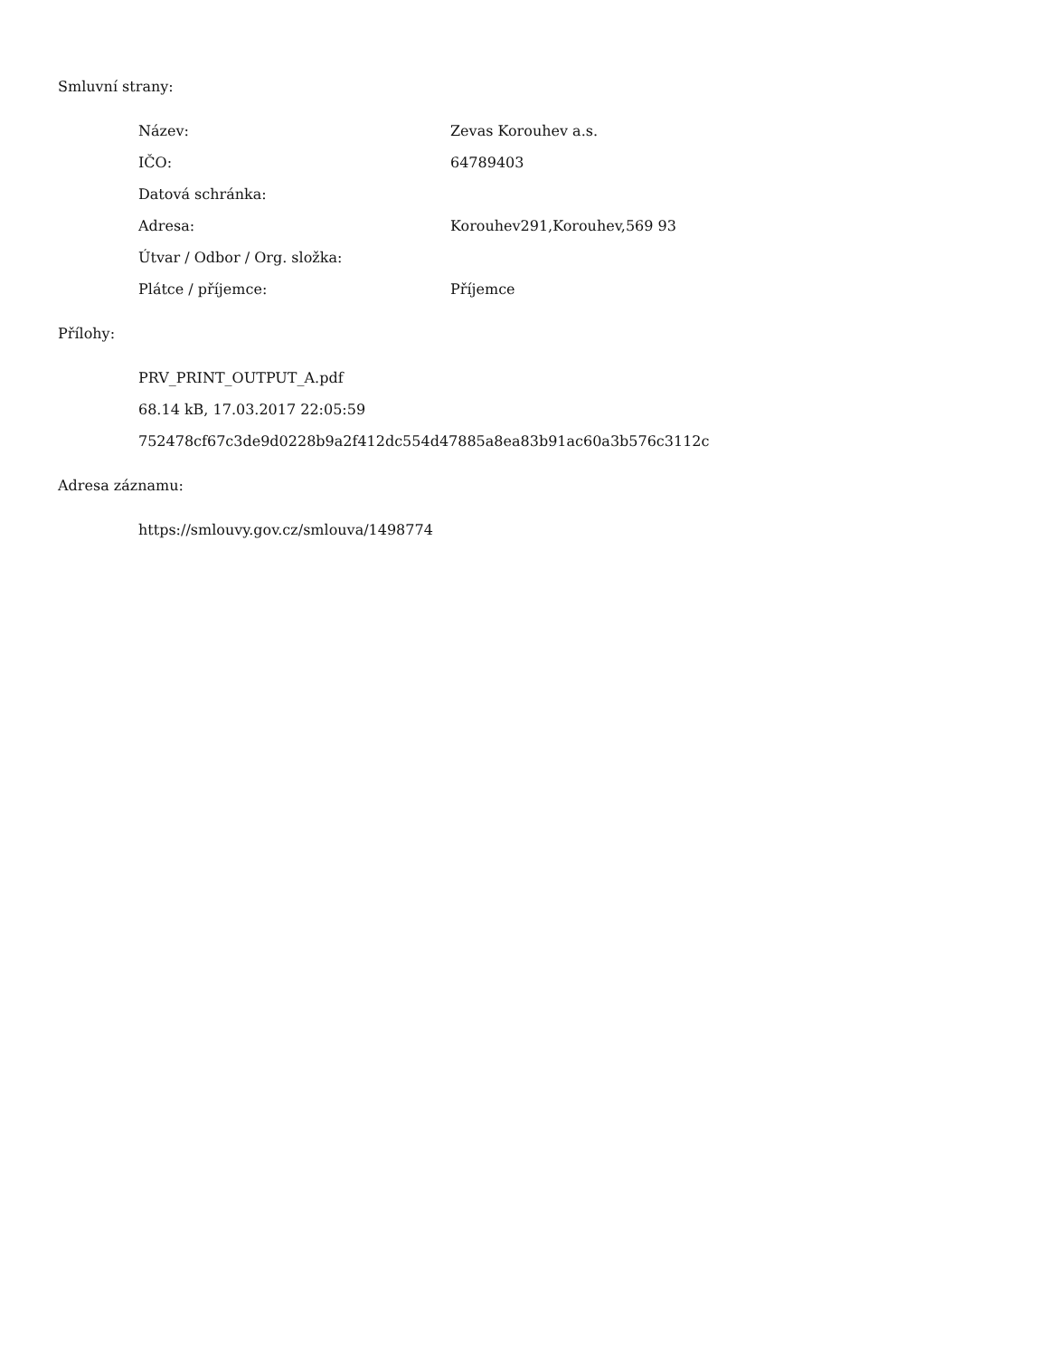Smluvní strany:
| Název: | Zevas Korouhev a.s. |
| IČO: | 64789403 |
| Datová schránka: | |
| Adresa: | Korouhev291,Korouhev,569 93 |
| Útvar / Odbor / Org. složka: | |
| Plátce / příjemce: | Příjemce |
Přílohy:
PRV_PRINT_OUTPUT_A.pdf
68.14 kB, 17.03.2017 22:05:59
752478cf67c3de9d0228b9a2f412dc554d47885a8ea83b91ac60a3b576c3112c
Adresa záznamu:
https://smlouvy.gov.cz/smlouva/1498774